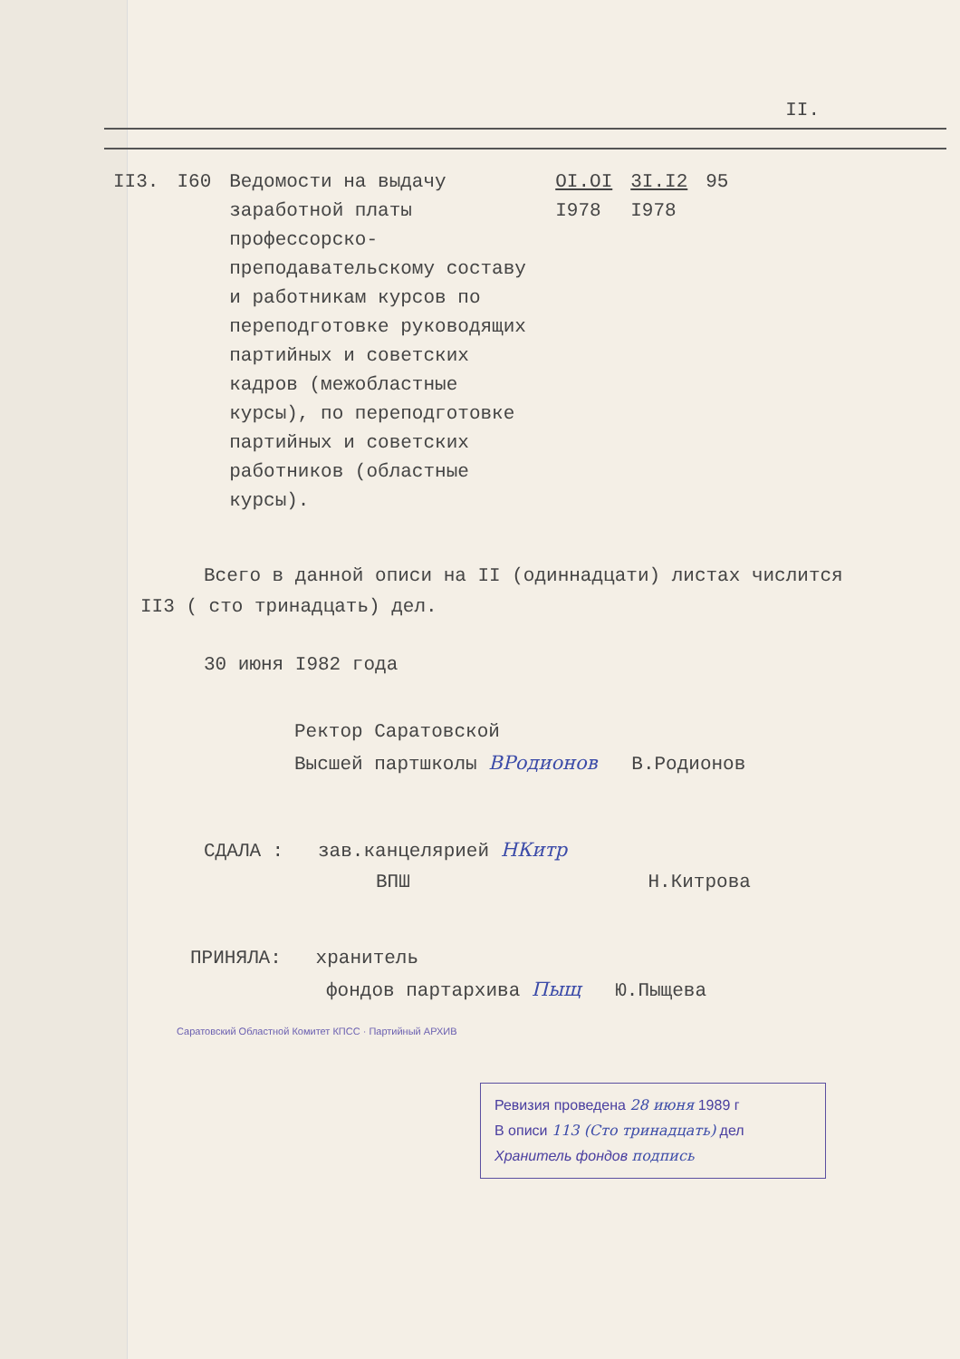II.
| II3. | I60 | Ведомости на выдачу заработной платы профессорско-преподавательскому составу и работникам курсов по переподготовке руководящих партийных и советских кадров (межобластные курсы), по переподготовке партийных и советских работников (областные курсы). | OI.OI I978 | 3I.I2 I978 | 95 |
Всего в данной описи на II (одиннадцати) листах числится
II3 ( сто тринадцать) дел.
30 июня I982 года
Ректор Саратовской
Высшей партшколы ВРодионов В.Родионов
СДАЛА : зав.канцелярией НКитр
ВПШ Н.Китрова
ПРИНЯЛА: хранитель
фондов партархива Пыщ Ю.Пыщева
Саратовский Областной Комитет КПСС · Партийный АРХИВ
Ревизия проведена 28 июня 1989 г
В описи 113 (Сто тринадцать) дел
Хранитель фондов подпись